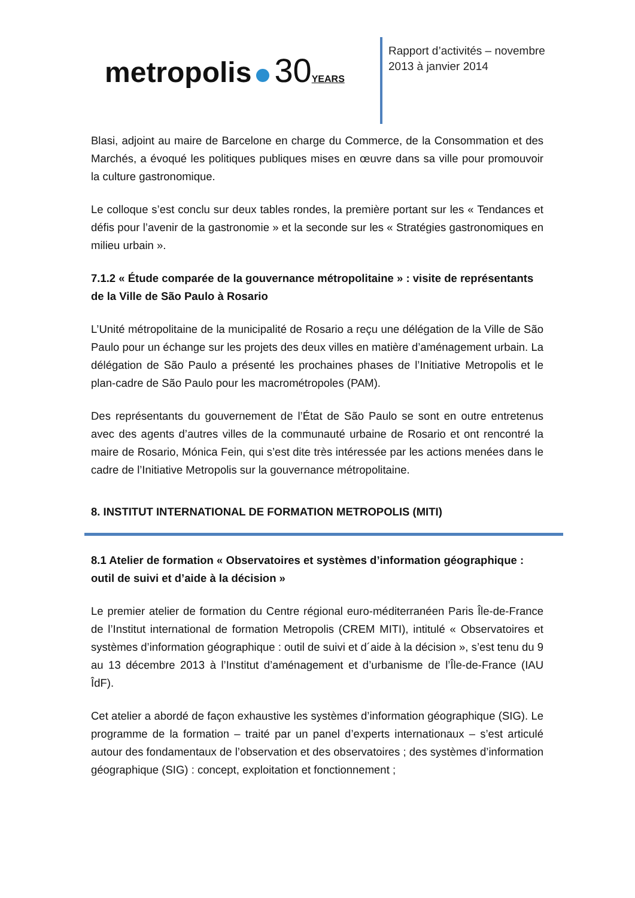metropolis 30 YEARS
Rapport d’activités – novembre 2013 à janvier 2014
Blasi, adjoint au maire de Barcelone en charge du Commerce, de la Consommation et des Marchés, a évoqué les politiques publiques mises en œuvre dans sa ville pour promouvoir la culture gastronomique.
Le colloque s’est conclu sur deux tables rondes, la première portant sur les « Tendances et défis pour l’avenir de la gastronomie » et la seconde sur les « Stratégies gastronomiques en milieu urbain ».
7.1.2 « Étude comparée de la gouvernance métropolitaine » : visite de représentants de la Ville de São Paulo à Rosario
L’Unité métropolitaine de la municipalité de Rosario a reçu une délégation de la Ville de São Paulo pour un échange sur les projets des deux villes en matière d’aménagement urbain. La délégation de São Paulo a présenté les prochaines phases de l’Initiative Metropolis et le plan-cadre de São Paulo pour les macrométropoles (PAM).
Des représentants du gouvernement de l’État de São Paulo se sont en outre entretenus avec des agents d’autres villes de la communauté urbaine de Rosario et ont rencontré la maire de Rosario, Mónica Fein, qui s’est dite très intéressée par les actions menées dans le cadre de l’Initiative Metropolis sur la gouvernance métropolitaine.
8. INSTITUT INTERNATIONAL DE FORMATION METROPOLIS (MITI)
8.1 Atelier de formation « Observatoires et systèmes d’information géographique : outil de suivi et d’aide à la décision »
Le premier atelier de formation du Centre régional euro-méditerranéen Paris Île-de-France de l’Institut international de formation Metropolis (CREM MITI), intitulé « Observatoires et systèmes d’information géographique : outil de suivi et d´aide à la décision », s’est tenu du 9 au 13 décembre 2013 à l’Institut d’aménagement et d’urbanisme de l’Île-de-France (IAU ÎdF).
Cet atelier a abordé de façon exhaustive les systèmes d’information géographique (SIG). Le programme de la formation – traité par un panel d’experts internationaux – s’est articulé autour des fondamentaux de l’observation et des observatoires ; des systèmes d’information géographique (SIG) : concept, exploitation et fonctionnement ;